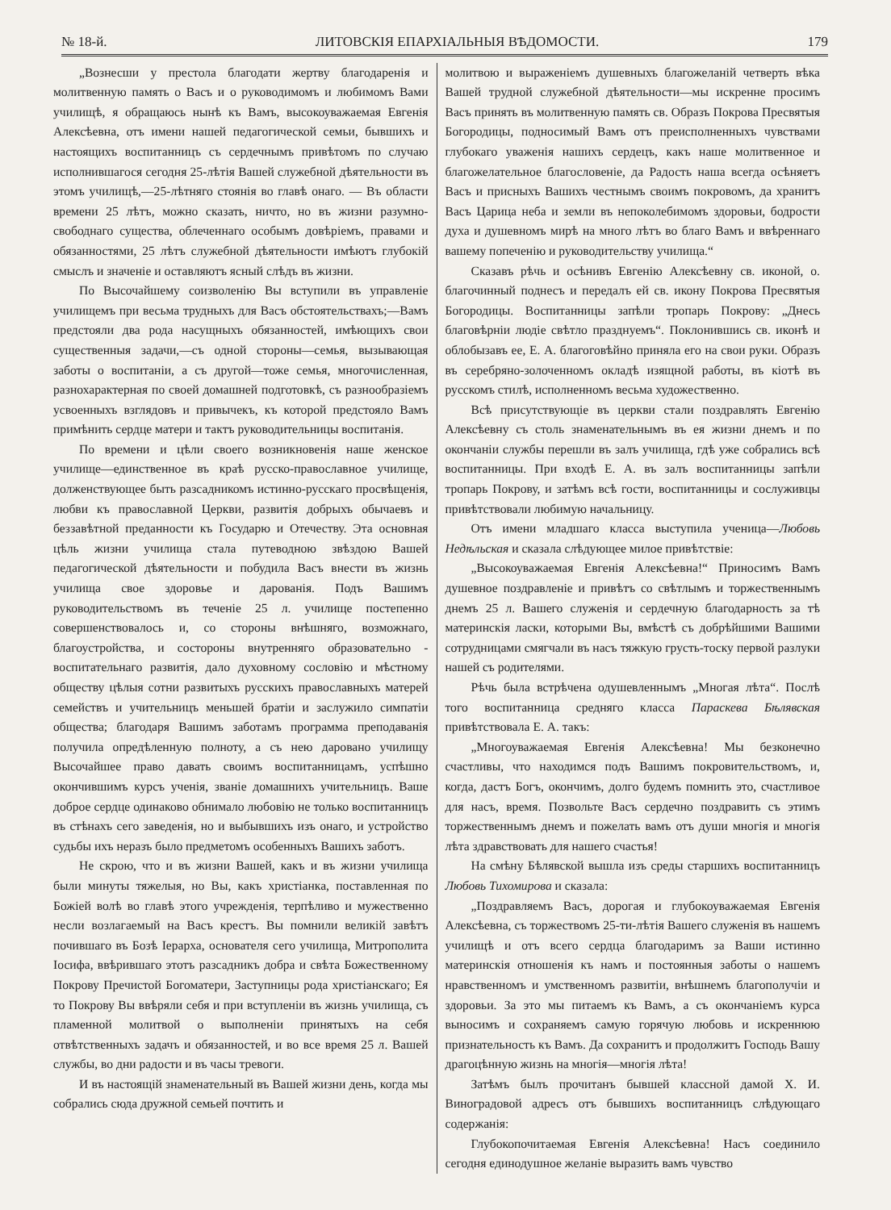№ 18-й. ЛИТОВСКІЯ ЕПАРХІАЛЬНЫЯ ВѢДОМОСТИ. 179
„Вознесши у престола благодати жертву благодаренія и молитвенную память о Васъ и о руководимомъ и любимомъ Вами училищѣ, я обращаюсь нынѣ къ Вамъ, высокоуважаемая Евгенія Алексѣевна, отъ имени нашей педагогической семьи, бывшихъ и настоящихъ воспитанницъ съ сердечнымъ привѣтомъ по случаю исполнившагося сегодня 25-лѣтія Вашей служебной дѣятельности въ этомъ училищѣ,—25-лѣтняго стоянія во главѣ онаго. — Въ области времени 25 лѣтъ, можно сказать, ничто, но въ жизни разумно-свободнаго существа, облеченнаго особымъ довѣріемъ, правами и обязанностями, 25 лѣтъ служебной дѣятельности имѣютъ глубокій смыслъ и значеніе и оставляютъ ясный слѣдъ въ жизни.
По Высочайшему соизволенію Вы вступили въ управленіе училищемъ при весьма трудныхъ для Васъ обстоятельствахъ;—Вамъ предстояли два рода насущныхъ обязанностей, имѣющихъ свои существенныя задачи,—съ одной стороны—семья, вызывающая заботы о воспитаніи, а съ другой—тоже семья, многочисленная, разнохарактерная по своей домашней подготовкѣ, съ разнообразіемъ усвоенныхъ взглядовъ и привычекъ, къ которой предстояло Вамъ примѣнить сердце матери и тактъ руководительницы воспитанія.
По времени и цѣли своего возникновенія наше женское училище—единственное въ краѣ русско-православное училище, долженствующее быть разсадникомъ истинно-русскаго просвѣщенія, любви къ православной Церкви, развитія добрыхъ обычаевъ и беззавѣтной преданности къ Государю и Отечеству. Эта основная цѣль жизни училища стала путеводною звѣздою Вашей педагогической дѣятельности и побудила Васъ внести въ жизнь училища свое здоровье и дарованія. Подъ Вашимъ руководительствомъ въ теченіе 25 л. училище постепенно совершенствовалось и, со стороны внѣшняго, возможнаго, благоустройства, и состороны внутренняго образовательно - воспитательнаго развитія, дало духовному сословію и мѣстному обществу цѣлыя сотни развитыхъ русскихъ православныхъ матерей семействъ и учительницъ меньшей братіи и заслужило симпатіи общества; благодаря Вашимъ заботамъ программа преподаванія получила опредѣленную полноту, а съ нею даровано училищу Высочайшее право давать своимъ воспитанницамъ, успѣшно окончившимъ курсъ ученія, званіе домашнихъ учительницъ. Ваше доброе сердце одинаково обнимало любовію не только воспитанницъ въ стѣнахъ сего заведенія, но и выбывшихъ изъ онаго, и устройство судьбы ихъ неразъ было предметомъ особенныхъ Вашихъ заботъ.
Не скрою, что и въ жизни Вашей, какъ и въ жизни училища были минуты тяжелыя, но Вы, какъ христіанка, поставленная по Божіей волѣ во главѣ этого учрежденія, терпѣливо и мужественно несли возлагаемый на Васъ крестъ. Вы помнили великій завѣтъ почившаго въ Бозѣ Іерарха, основателя сего училища, Митрополита Іосифа, ввѣрившаго этотъ разсадникъ добра и свѣта Божественному Покрову Пречистой Богоматери, Заступницы рода христіанскаго; Ея то Покрову Вы ввѣряли себя и при вступленіи въ жизнь училища, съ пламенной молитвой о выполненіи принятыхъ на себя отвѣтственныхъ задачъ и обязанностей, и во все время 25 л. Вашей службы, во дни радости и въ часы тревоги.
И въ настоящій знаменательный въ Вашей жизни день, когда мы собрались сюда дружной семьей почтить и
молитвою и выраженіемъ душевныхъ благожеланій четверть вѣка Вашей трудной служебной дѣятельности—мы искренне просимъ Васъ принять въ молитвенную память св. Образъ Покрова Пресвятыя Богородицы, подносимый Вамъ отъ преисполненныхъ чувствами глубокаго уваженія нашихъ сердецъ, какъ наше молитвенное и благожелательное благословеніе, да Радость наша всегда осѣняетъ Васъ и присныхъ Вашихъ честнымъ своимъ покровомъ, да хранитъ Васъ Царица неба и земли въ непоколебимомъ здоровьи, бодрости духа и душевномъ мирѣ на много лѣтъ во благо Вамъ и ввѣреннаго вашему попеченію и руководительству училища.“
Сказавъ рѣчь и осѣнивъ Евгенію Алексѣевну св. иконой, о. благочинный поднесъ и передалъ ей св. икону Покрова Пресвятыя Богородицы. Воспитанницы запѣли тропарь Покрову: „Днесь благовѣрніи людіе свѣтло празднуемъ“. Поклонившись св. иконѣ и облобызавъ ее, Е. А. благоговѣйно приняла его на свои руки. Образъ въ серебряно-золоченномъ окладѣ изящной работы, въ кіотѣ въ русскомъ стилѣ, исполненномъ весьма художественно.
Всѣ присутствующіе въ церкви стали поздравлять Евгенію Алексѣевну съ столь знаменательнымъ въ ея жизни днемъ и по окончаніи службы перешли въ залъ училища, гдѣ уже собрались всѣ воспитанницы. При входѣ Е. А. въ залъ воспитанницы запѣли тропарь Покрову, и затѣмъ всѣ гости, воспитанницы и сослуживцы привѣтствовали любимую начальницу.
Отъ имени младшаго класса выступила ученица—Любовь Недѣльская и сказала слѣдующее милое привѣтствіе:
„Высокоуважаемая Евгенія Алексѣевна!“ Приносимъ Вамъ душевное поздравленіе и привѣтъ со свѣтлымъ и торжественнымъ днемъ 25 л. Вашего служенія и сердечную благодарность за тѣ материнскія ласки, которыми Вы, вмѣстѣ съ добрѣйшими Вашими сотрудницами смягчали въ насъ тяжкую грусть-тоску первой разлуки нашей съ родителями.
Рѣчь была встрѣчена одушевленнымъ „Многая лѣта“. Послѣ того воспитанница средняго класса Параскева Бѣлявская привѣтствовала Е. А. такъ:
„Многоуважаемая Евгенія Алексѣевна! Мы безконечно счастливы, что находимся подъ Вашимъ покровительствомъ, и, когда, дастъ Богъ, окончимъ, долго будемъ помнить это, счастливое для насъ, время. Позвольте Васъ сердечно поздравить съ этимъ торжественнымъ днемъ и пожелать вамъ отъ души многія и многія лѣта здравствовать для нашего счастья!
На смѣну Бѣлявской вышла изъ среды старшихъ воспитанницъ Любовь Тихомирова и сказала:
„Поздравляемъ Васъ, дорогая и глубокоуважаемая Евгенія Алексѣевна, съ торжествомъ 25-ти-лѣтія Вашего служенія въ нашемъ училищѣ и отъ всего сердца благодаримъ за Ваши истинно материнскія отношенія къ намъ и постоянныя заботы о нашемъ нравственномъ и умственномъ развитіи, внѣшнемъ благополучіи и здоровьи. За это мы питаемъ къ Вамъ, а съ окончаніемъ курса выносимъ и сохраняемъ самую горячую любовь и искреннюю признательность къ Вамъ. Да сохранитъ и продолжитъ Господь Вашу драгоцѣнную жизнь на многія—многія лѣта!
Затѣмъ былъ прочитанъ бывшей классной дамой Х. И. Виноградовой адресъ отъ бывшихъ воспитанницъ слѣдующаго содержанія:
Глубокопочитаемая Евгенія Алексѣевна! Насъ соединило сегодня единодушное желаніе выразить вамъ чувство